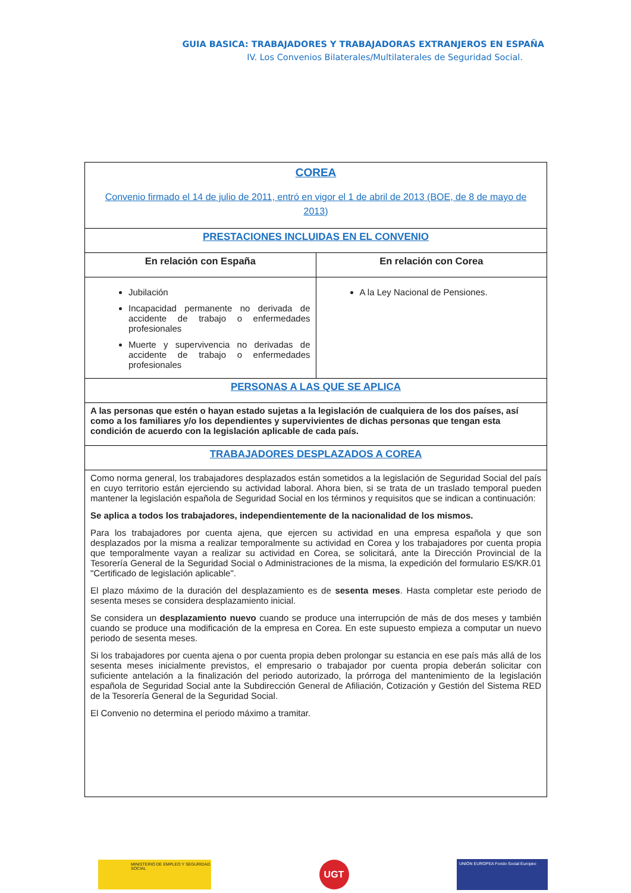GUIA BASICA: TRABAJADORES Y TRABAJADORAS EXTRANJEROS EN ESPAÑA
IV. Los Convenios Bilaterales/Multilaterales de Seguridad Social.
| COREA Convenio firmado el 14 de julio de 2011, entró en vigor el 1 de abril de 2013 (BOE, de 8 de mayo de 2013) | |
| PRESTACIONES INCLUIDAS EN EL CONVENIO | |
| En relación con España | En relación con Corea |
| Jubilación Incapacidad permanente no derivada de accidente de trabajo o enfermedades profesionales Muerte y supervivencia no derivadas de accidente de trabajo o enfermedades profesionales | A la Ley Nacional de Pensiones. |
| PERSONAS A LAS QUE SE APLICA | |
| A las personas que estén o hayan estado sujetas a la legislación de cualquiera de los dos países, así como a los familiares y/o los dependientes y supervivientes de dichas personas que tengan esta condición de acuerdo con la legislación aplicable de cada país. | |
| TRABAJADORES DESPLAZADOS A COREA | |
| Como norma general, los trabajadores desplazados están sometidos a la legislación de Seguridad Social del país en cuyo territorio están ejerciendo su actividad laboral. Ahora bien, si se trata de un traslado temporal pueden mantener la legislación española de Seguridad Social en los términos y requisitos que se indican a continuación: Se aplica a todos los trabajadores, independientemente de la nacionalidad de los mismos. Para los trabajadores por cuenta ajena, que ejercen su actividad en una empresa española y que son desplazados por la misma a realizar temporalmente su actividad en Corea y los trabajadores por cuenta propia que temporalmente vayan a realizar su actividad en Corea, se solicitará, ante la Dirección Provincial de la Tesorería General de la Seguridad Social o Administraciones de la misma, la expedición del formulario ES/KR.01 "Certificado de legislación aplicable". El plazo máximo de la duración del desplazamiento es de sesenta meses . Hasta completar este periodo de sesenta meses se considera desplazamiento inicial. Se considera un desplazamiento nuevo cuando se produce una interrupción de más de dos meses y también cuando se produce una modificación de la empresa en Corea. En este supuesto empieza a computar un nuevo periodo de sesenta meses. Si los trabajadores por cuenta ajena o por cuenta propia deben prolongar su estancia en ese país más allá de los sesenta meses inicialmente previstos, el empresario o trabajador por cuenta propia deberán solicitar con suficiente antelación a la finalización del periodo autorizado, la prórroga del mantenimiento de la legislación española de Seguridad Social ante la Subdirección General de Afiliación, Cotización y Gestión del Sistema RED de la Tesorería General de la Seguridad Social. El Convenio no determina el periodo máximo a tramitar. | |
MINISTERIO DE EMPLEO Y SEGURIDAD SOCIAL
UGT
UNIÓN EUROPEA Fondo Social Europeo